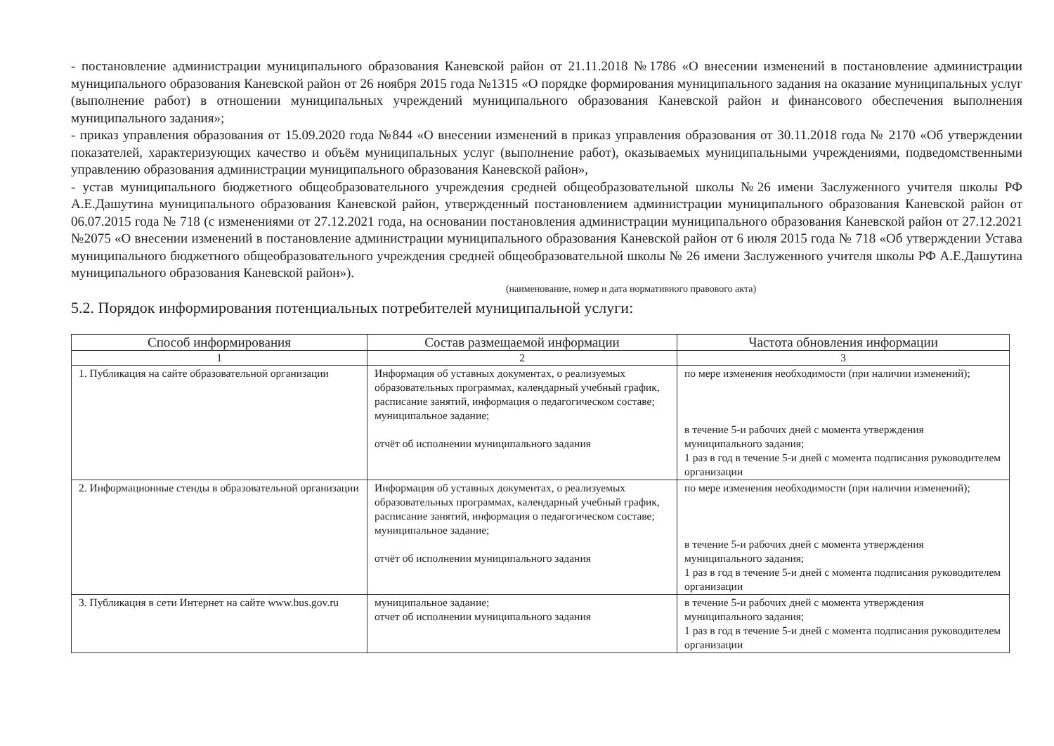- постановление администрации муниципального образования Каневской район от 21.11.2018 №1786 «О внесении изменений в постановление администрации муниципального образования Каневской район от 26 ноября 2015 года №1315 «О порядке формирования муниципального задания на оказание муниципальных услуг (выполнение работ) в отношении муниципальных учреждений муниципального образования Каневской район и финансового обеспечения выполнения муниципального задания»;
- приказ управления образования от 15.09.2020 года №844 «О внесении изменений в приказ управления образования от 30.11.2018 года № 2170 «Об утверждении показателей, характеризующих качество и объём муниципальных услуг (выполнение работ), оказываемых муниципальными учреждениями, подведомственными управлению образования администрации муниципального образования Каневской район»,
- устав муниципального бюджетного общеобразовательного учреждения средней общеобразовательной школы №26 имени Заслуженного учителя школы РФ А.Е.Дашутина муниципального образования Каневской район, утвержденный постановлением администрации муниципального образования Каневской район от 06.07.2015 года № 718 (с изменениями от 27.12.2021 года, на основании постановления администрации муниципального образования Каневской район от 27.12.2021 №2075 «О внесении изменений в постановление администрации муниципального образования Каневской район от 6 июля 2015 года № 718 «Об утверждении Устава муниципального бюджетного общеобразовательного учреждения средней общеобразовательной школы № 26 имени Заслуженного учителя школы РФ А.Е.Дашутина муниципального образования Каневской район»).
(наименование, номер и дата нормативного правового акта)
5.2. Порядок информирования потенциальных потребителей муниципальной услуги:
| Способ информирования | Состав размещаемой информации | Частота обновления информации |
| --- | --- | --- |
| 1 | 2 | 3 |
| 1. Публикация на сайте образовательной организации | Информация об уставных документах, о реализуемых образовательных программах, календарный учебный график, расписание занятий, информация о педагогическом составе; муниципальное задание; отчёт об исполнении муниципального задания | по мере изменения необходимости (при наличии изменений); в течение 5-и рабочих дней с момента утверждения муниципального задания; 1 раз в год в течение 5-и дней с момента подписания руководителем организации |
| 2. Информационные стенды в образовательной организации | Информация об уставных документах, о реализуемых образовательных программах, календарный учебный график, расписание занятий, информация о педагогическом составе; муниципальное задание; отчёт об исполнении муниципального задания | по мере изменения необходимости (при наличии изменений); в течение 5-и рабочих дней с момента утверждения муниципального задания; 1 раз в год в течение 5-и дней с момента подписания руководителем организации |
| 3. Публикация в сети Интернет на сайте www.bus.gov.ru | муниципальное задание; отчет об исполнении муниципального задания | в течение 5-и рабочих дней с момента утверждения муниципального задания; 1 раз в год в течение 5-и дней с момента подписания руководителем организации |